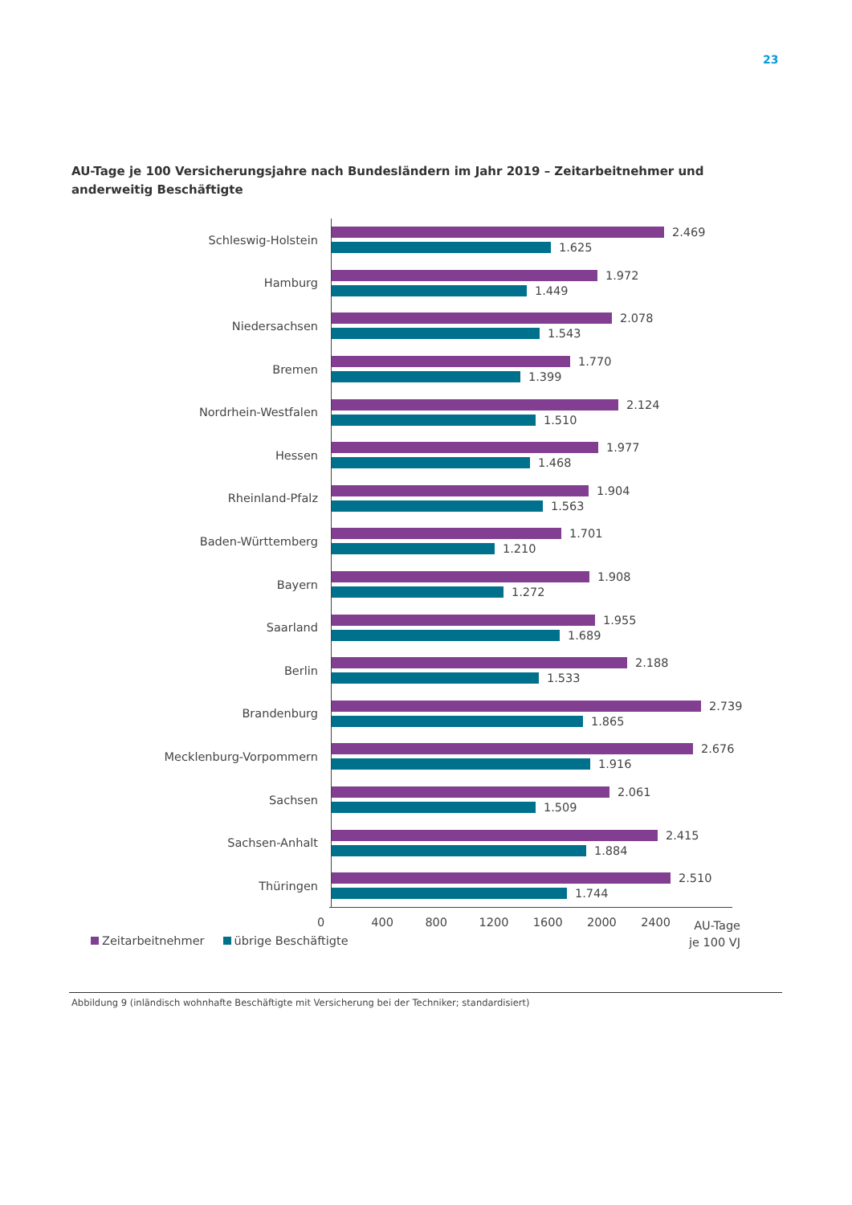23
AU-Tage je 100 Versicherungsjahre nach Bundesländern im Jahr 2019 – Zeitarbeitnehmer und anderweitig Beschäftigte
Schleswig-Holstein
2.469
1.625
Hamburg
1.972
1.449
Niedersachsen
2.078
1.543
Bremen
1.770
1.399
Nordrhein-Westfalen
2.124
1.510
Hessen
1.977
1.468
Rheinland-Pfalz
1.904
1.563
Baden-Württemberg
1.701
1.210
Bayern
1.908
1.272
Saarland
1.955
1.689
Berlin
2.188
1.533
Brandenburg
2.739
1.865
Mecklenburg-Vorpommern
2.676
1.916
Sachsen
2.061
1.509
Sachsen-Anhalt
2.415
1.884
Thüringen
2.510
1.744
0 400 800 1200 1600 2000 2400
AU-Tage
je 100 VJ
Zeitarbeitnehmer übrige Beschäftigte
Abbildung 9 (inländisch wohnhafte Beschäftigte mit Versicherung bei der Techniker; standardisiert)